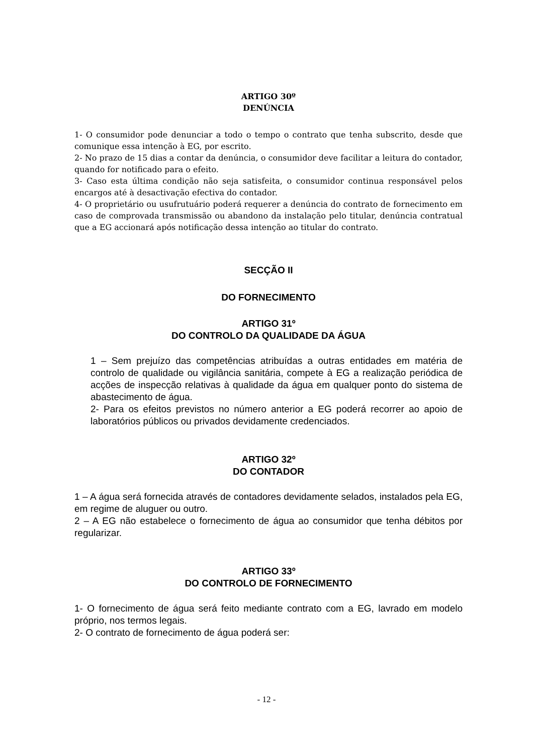ARTIGO 30º
DENÚNCIA
1- O consumidor pode denunciar a todo o tempo o contrato que tenha subscrito, desde que comunique essa intenção à EG, por escrito.
2- No prazo de 15 dias a contar da denúncia, o consumidor deve facilitar a leitura do contador, quando for notificado para o efeito.
3- Caso esta última condição não seja satisfeita, o consumidor continua responsável pelos encargos até à desactivação efectiva do contador.
4- O proprietário ou usufrutuário poderá requerer a denúncia do contrato de fornecimento em caso de comprovada transmissão ou abandono da instalação pelo titular, denúncia contratual que a EG accionará após notificação dessa intenção ao titular do contrato.
SECÇÃO II
DO FORNECIMENTO
ARTIGO 31º
DO CONTROLO DA QUALIDADE DA ÁGUA
1 – Sem prejuízo das competências atribuídas a outras entidades em matéria de controlo de qualidade ou vigilância sanitária, compete à EG a realização periódica de acções de inspecção relativas à qualidade da água em qualquer ponto do sistema de abastecimento de água.
2- Para os efeitos previstos no número anterior a EG poderá recorrer ao apoio de laboratórios públicos ou privados devidamente credenciados.
ARTIGO 32º
DO CONTADOR
1 – A água será fornecida através de contadores devidamente selados, instalados pela EG, em regime de aluguer ou outro.
2 – A EG não estabelece o fornecimento de água ao consumidor que tenha débitos por regularizar.
ARTIGO 33º
DO CONTROLO DE FORNECIMENTO
1- O fornecimento de água será feito mediante contrato com a EG, lavrado em modelo próprio, nos termos legais.
2- O contrato de fornecimento de água poderá ser:
- 12 -